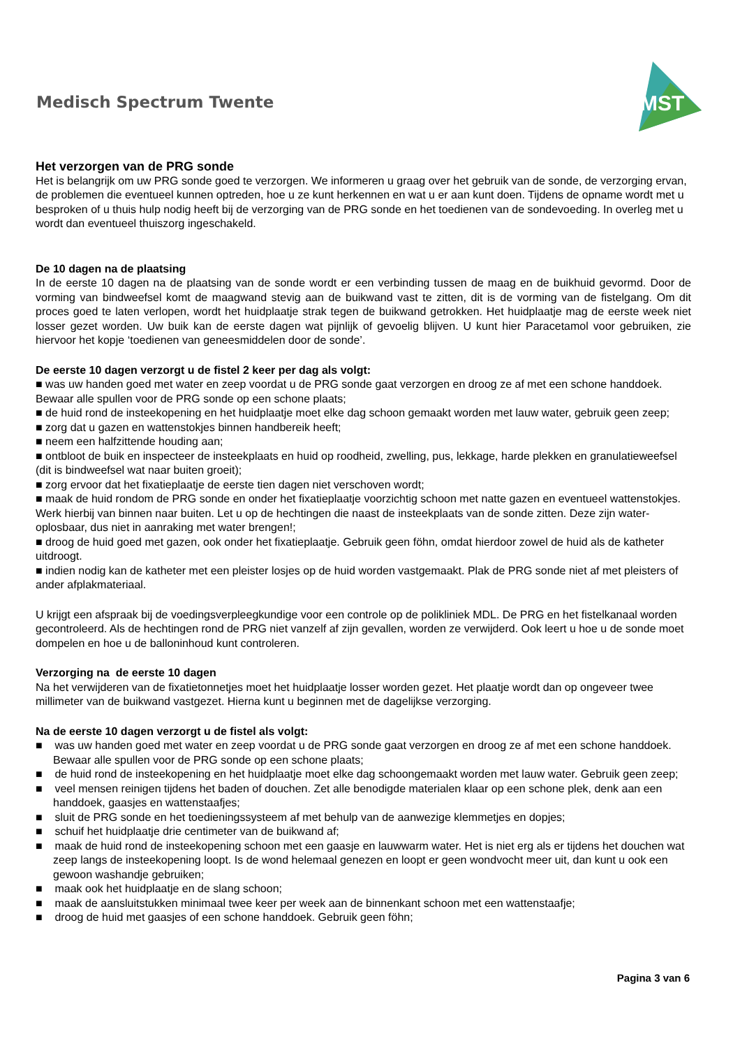Medisch Spectrum Twente
MST
Het verzorgen van de PRG sonde
Het is belangrijk om uw PRG sonde goed te verzorgen. We informeren u graag over het gebruik van de sonde, de verzorging ervan, de problemen die eventueel kunnen optreden, hoe u ze kunt herkennen en wat u er aan kunt doen. Tijdens de opname wordt met u besproken of u thuis hulp nodig heeft bij de verzorging van de PRG sonde en het toedienen van de sondevoeding. In overleg met u wordt dan eventueel thuiszorg ingeschakeld.
De 10 dagen na de plaatsing
In de eerste 10 dagen na de plaatsing van de sonde wordt er een verbinding tussen de maag en de buikhuid gevormd. Door de vorming van bindweefsel komt de maagwand stevig aan de buikwand vast te zitten, dit is de vorming van de fistelgang. Om dit proces goed te laten verlopen, wordt het huidplaatje strak tegen de buikwand getrokken. Het huidplaatje mag de eerste week niet losser gezet worden. Uw buik kan de eerste dagen wat pijnlijk of gevoelig blijven. U kunt hier Paracetamol voor gebruiken, zie hiervoor het kopje ‘toedienen van geneesmiddelen door de sonde’.
De eerste 10 dagen verzorgt u de fistel 2 keer per dag als volgt:
■ was uw handen goed met water en zeep voordat u de PRG sonde gaat verzorgen en droog ze af met een schone handdoek. Bewaar alle spullen voor de PRG sonde op een schone plaats;
■ de huid rond de insteekopening en het huidplaatje moet elke dag schoon gemaakt worden met lauw water, gebruik geen zeep;
■ zorg dat u gazen en wattenstokjes binnen handbereik heeft;
■ neem een halfzittende houding aan;
■ ontbloot de buik en inspecteer de insteekplaats en huid op roodheid, zwelling, pus, lekkage, harde plekken en granulatieweefsel (dit is bindweefsel wat naar buiten groeit);
■ zorg ervoor dat het fixatieplaatje de eerste tien dagen niet verschoven wordt;
■ maak de huid rondom de PRG sonde en onder het fixatieplaatje voorzichtig schoon met natte gazen en eventueel wattenstokjes. Werk hierbij van binnen naar buiten. Let u op de hechtingen die naast de insteekplaats van de sonde zitten. Deze zijn water-oplosbaar, dus niet in aanraking met water brengen!;
■ droog de huid goed met gazen, ook onder het fixatieplaatje. Gebruik geen föhn, omdat hierdoor zowel de huid als de katheter uitdroogt.
■ indien nodig kan de katheter met een pleister losjes op de huid worden vastgemaakt. Plak de PRG sonde niet af met pleisters of ander afplakmateriaal.
U krijgt een afspraak bij de voedingsverpleegkundige voor een controle op de polikliniek MDL. De PRG en het fistelkanaal worden gecontroleerd. Als de hechtingen rond de PRG niet vanzelf af zijn gevallen, worden ze verwijderd. Ook leert u hoe u de sonde moet dompelen en hoe u de balloninhoud kunt controleren.
Verzorging na de eerste 10 dagen
Na het verwijderen van de fixatietonnetjes moet het huidplaatje losser worden gezet. Het plaatje wordt dan op ongeveer twee millimeter van de buikwand vastgezet. Hierna kunt u beginnen met de dagelijkse verzorging.
Na de eerste 10 dagen verzorgt u de fistel als volgt:
■ was uw handen goed met water en zeep voordat u de PRG sonde gaat verzorgen en droog ze af met een schone handdoek. Bewaar alle spullen voor de PRG sonde op een schone plaats;
■ de huid rond de insteekopening en het huidplaatje moet elke dag schoongemaakt worden met lauw water. Gebruik geen zeep;
■ veel mensen reinigen tijdens het baden of douchen. Zet alle benodigde materialen klaar op een schone plek, denk aan een handdoek, gaasjes en wattenstaafjes;
■ sluit de PRG sonde en het toedieningssysteem af met behulp van de aanwezige klemmetjes en dopjes;
■ schuif het huidplaatje drie centimeter van de buikwand af;
■ maak de huid rond de insteekopening schoon met een gaasje en lauwwarm water. Het is niet erg als er tijdens het douchen wat zeep langs de insteekopening loopt. Is de wond helemaal genezen en loopt er geen wondvocht meer uit, dan kunt u ook een gewoon washandje gebruiken;
■ maak ook het huidplaatje en de slang schoon;
■ maak de aansluitstukken minimaal twee keer per week aan de binnenkant schoon met een wattenstaafje;
■ droog de huid met gaasjes of een schone handdoek. Gebruik geen föhn;
Pagina 3 van 6